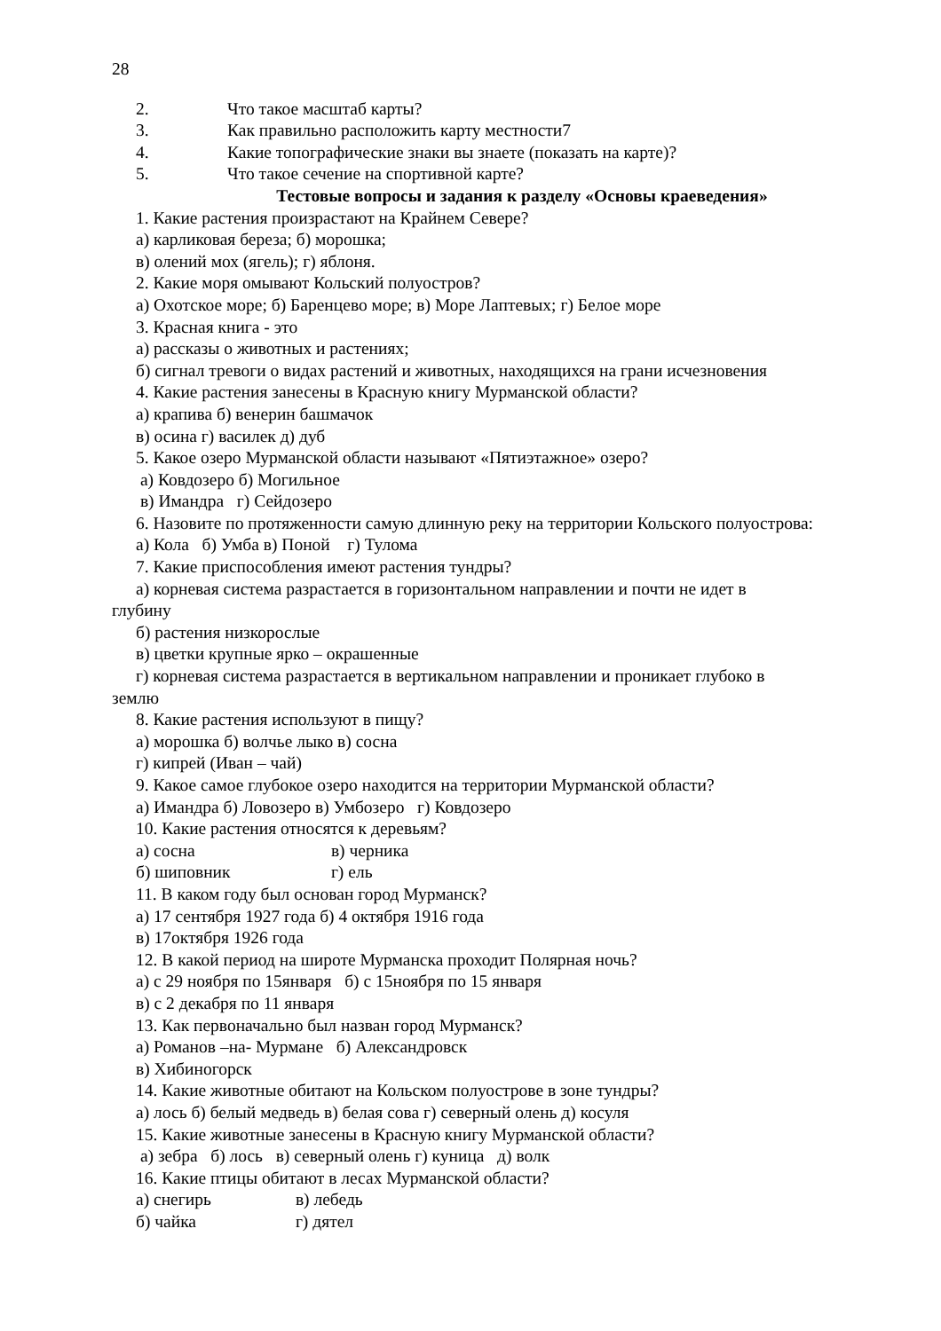28
2. Что такое масштаб карты?
3. Как правильно расположить карту местности7
4. Какие топографические знаки вы знаете (показать на карте)?
5. Что такое сечение на спортивной карте?
Тестовые вопросы и задания к разделу «Основы краеведения»
1. Какие растения произрастают на Крайнем Севере?
а) карликовая береза; б) морошка;
в) олений мох (ягель); г) яблоня.
2. Какие моря омывают Кольский полуостров?
а) Охотское море; б) Баренцево море; в) Море Лаптевых; г) Белое море
3. Красная книга - это
а) рассказы о животных и растениях;
б) сигнал тревоги о видах растений и животных, находящихся на грани исчезновения
4. Какие растения занесены в Красную книгу Мурманской области?
а) крапива б) венерин башмачок
в) осина г) василек д) дуб
5. Какое озеро Мурманской области называют «Пятиэтажное» озеро?
а) Ковдозеро б) Могильное
в) Имандра г) Сейдозеро
6. Назовите по протяженности самую длинную реку на территории Кольского полуострова:
а) Кола б) Умба в) Поной г) Тулома
7. Какие приспособления имеют растения тундры?
а) корневая система разрастается в горизонтальном направлении и почти не идет в
глубину
б) растения низкорослые
в) цветки крупные ярко – окрашенные
г) корневая система разрастается в вертикальном направлении и проникает глубоко в
землю
8. Какие растения используют в пищу?
а) морошка б) волчье лыко в) сосна
г) кипрей (Иван – чай)
9. Какое самое глубокое озеро находится на территории Мурманской области?
а) Имандра б) Ловозеро в) Умбозеро г) Ковдозеро
10. Какие растения относятся к деревьям?
а) сосна в) черника
б) шиповник г) ель
11. В каком году был основан город Мурманск?
а) 17 сентября 1927 года б) 4 октября 1916 года
в) 17октября 1926 года
12. В какой период на широте Мурманска проходит Полярная ночь?
а) с 29 ноября по 15января б) с 15ноября по 15 января
в) с 2 декабря по 11 января
13. Как первоначально был назван город Мурманск?
а) Романов –на- Мурмане б) Александровск
в) Хибиногорск
14. Какие животные обитают на Кольском полуострове в зоне тундры?
а) лось б) белый медведь в) белая сова г) северный олень д) косуля
15. Какие животные занесены в Красную книгу Мурманской области?
а) зебра б) лось в) северный олень г) куница д) волк
16. Какие птицы обитают в лесах Мурманской области?
а) снегирь в) лебедь
б) чайка г) дятел